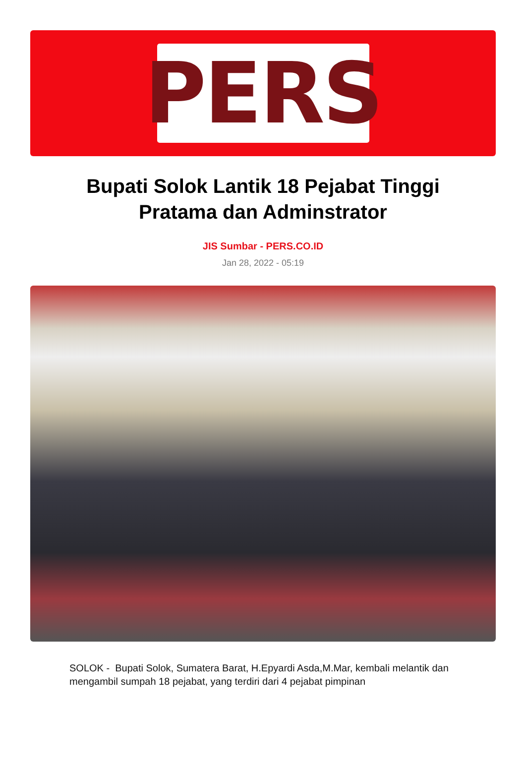PERS
Bupati Solok Lantik 18 Pejabat Tinggi Pratama dan Adminstrator
JIS Sumbar - PERS.CO.ID
Jan 28, 2022 - 05:19
SOLOK - Bupati Solok, Sumatera Barat, H.Epyardi Asda,M.Mar, kembali melantik dan mengambil sumpah 18 pejabat, yang terdiri dari 4 pejabat pimpinan